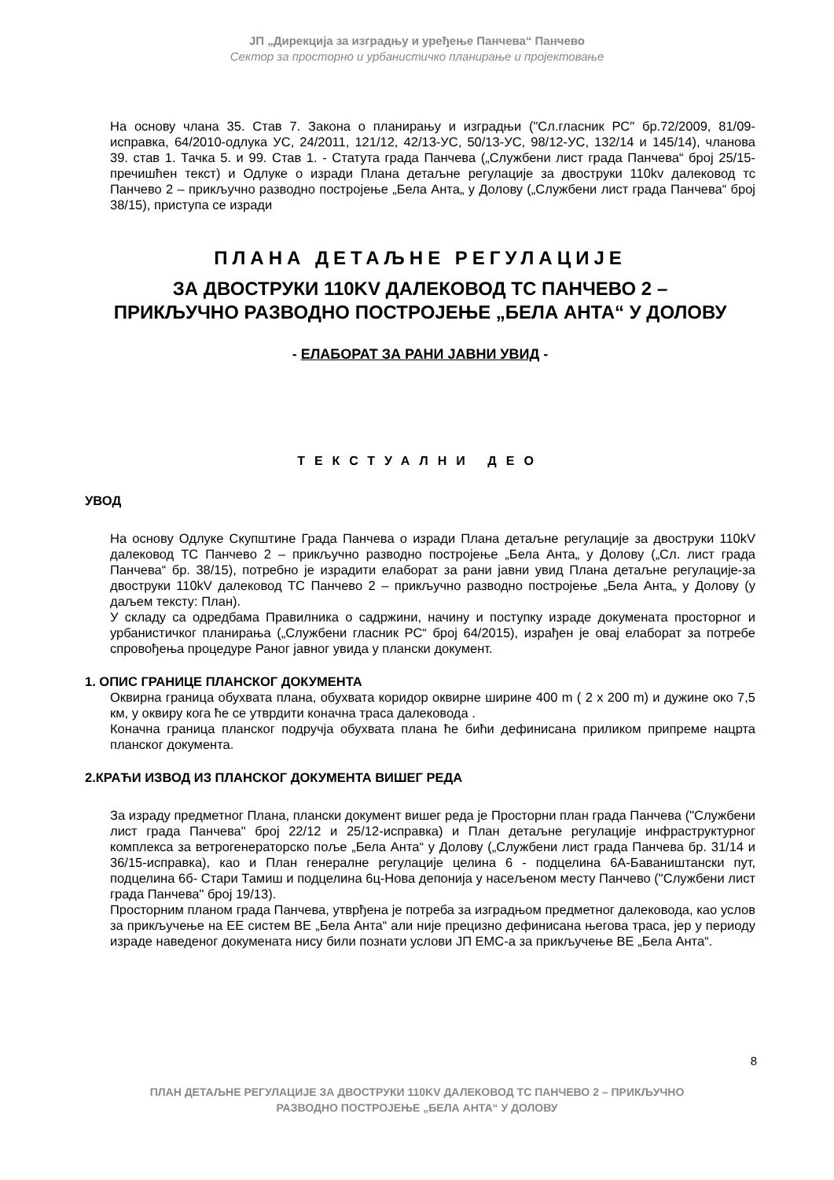ЈП „Дирекција за изградњу и уређење Панчева“ Панчево
Сектор за просторно и урбанистичко планирање и пројектовање
На основу члана 35. Став 7. Закона о планирању и изградњи ("Сл.гласник РС" бр.72/2009, 81/09-исправка, 64/2010-одлука УС, 24/2011, 121/12, 42/13-УС, 50/13-УС, 98/12-УС, 132/14 и 145/14), чланова 39. став 1. Тачка 5. и 99. Став 1. - Статута града Панчева („Службени лист града Панчева“ број 25/15-пречишћен текст) и Одлуке о изради Плана детаљне регулације за двоструки 110kv далековод тс Панчево 2 – прикључно разводно постројење „Бела Анта„ у Долову („Службени лист града Панчева“ број 38/15), приступа се изради
ПЛАНА ДЕТАЉНЕ РЕГУЛАЦИЈЕ
ЗА ДВОСТРУКИ 110KV ДАЛЕКОВОД ТС ПАНЧЕВО 2 –
ПРИКЉУЧНО РАЗВОДНО ПОСТРОЈЕЊЕ „БЕЛА АНТА“ У ДОЛОВУ
- ЕЛАБОРАТ ЗА РАНИ ЈАВНИ УВИД -
ТЕКСТУАЛНИ ДЕО
УВОД
На основу Одлуке Скупштине Града Панчева о изради Плана детаљне регулације за двоструки 110kV далековод ТС Панчево 2 – прикључно разводно постројење „Бела Анта„ у Долову („Сл. лист града Панчева“ бр. 38/15), потребно је израдити елаборат за рани јавни увид Плана детаљне регулације-за двоструки 110kV далековод ТС Панчево 2 – прикључно разводно постројење „Бела Анта„ у Долову (у даљем тексту: План).
У складу са одредбама Правилника о садржини, начину и поступку израде докумената просторног и урбанистичког планирања („Службени гласник РС“ број 64/2015), израђен је овај елаборат за потребе спровођења процедуре Раног јавног увида у плански документ.
1. ОПИС ГРАНИЦЕ ПЛАНСКОГ ДОКУМЕНТА
Оквирна граница обухвата плана, обухвата коридор оквирне ширине 400 m ( 2 x 200 m) и дужине око 7,5 км, у оквиру кога ће се утврдити коначна траса далековода .
Коначна граница планског подручја обухвата плана ће бићи дефинисана приликом припреме нацрта планског документа.
2.КРАЋИ ИЗВОД ИЗ ПЛАНСКОГ ДОКУМЕНТА ВИШЕГ РЕДА
За израду предметног Плана, плански документ вишег реда је Просторни план града Панчева ("Службени лист града Панчева" број 22/12 и 25/12-исправка) и План детаљне регулације инфраструктурног комплекса за ветрогенераторско поље „Бела Анта“ у Долову („Службени лист града Панчева бр. 31/14 и 36/15-исправка), као и План генералне регулације целина 6 - подцелина 6А-Баваништански пут, подцелина 6б- Стари Тамиш и подцелина 6ц-Нова депонија у насељеном месту Панчево ("Службени лист града Панчева" број 19/13).
Просторним планом града Панчева, утврђена је потреба за изградњом предметног далековода, као услов за прикључење на ЕЕ систем ВЕ „Бела Анта“ али није прецизно дефинисана његова траса, јер у периоду израде наведеног докумената нису били познати услови ЈП ЕМС-а за прикључење ВЕ „Бела Анта“.
8
ПЛАН ДЕТАЉНЕ РЕГУЛАЦИЈЕ ЗА ДВОСТРУКИ 110KV ДАЛЕКОВОД ТС ПАНЧЕВО 2 – ПРИКЉУЧНО
РАЗВОДНО ПОСТРОЈЕЊЕ „БЕЛА АНТА“ У ДОЛОВУ